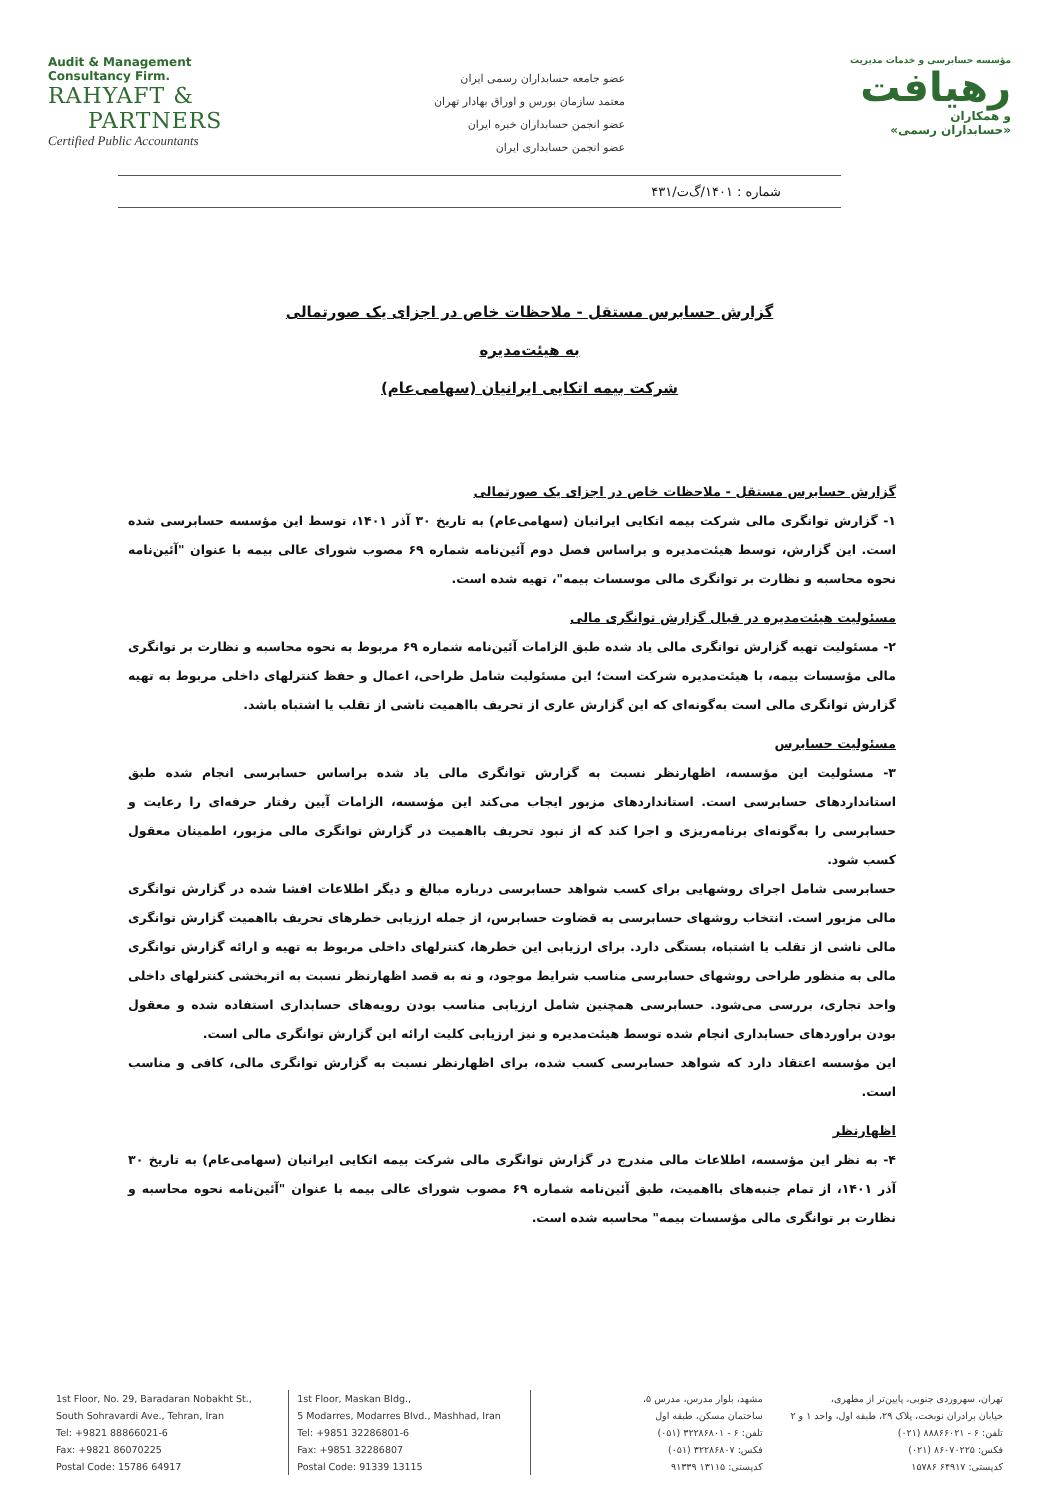Audit & Management
Consultancy Firm.
RAHYAFT &
PARTNERS
Certified Public Accountants
عضو جامعه حسابداران رسمی ایران
معتمد سازمان بورس و اوراق بهادار تهران
عضو انجمن حسابداران خبره ایران
عضو انجمن حسابداری ایران
مؤسسه حسابرسی و خدمات مدیریت
رهیافت
و همکاران
«حسابداران رسمی»
شماره : ۱۴۰۱/گ‌ت/۴۳۱
گزارش حسابرس مستقل - ملاحظات خاص در اجزای یک صورتمالی
به هیئت‌مدیره
شرکت بیمه اتکایی ایرانیان (سهامی‌عام)
گزارش حسابرس مستقل - ملاحظات خاص در اجزای یک صورتمالی
۱- گزارش توانگری مالی شرکت بیمه اتکایی ایرانیان (سهامی‌عام) به تاریخ ۳۰ آذر ۱۴۰۱، توسط این مؤسسه حسابرسی شده است. این گزارش، توسط هیئت‌مدیره و براساس فصل دوم آئین‌نامه شماره ۶۹ مصوب شورای عالی بیمه با عنوان "آئین‌نامه نحوه محاسبه و نظارت بر توانگری مالی موسسات بیمه"، تهیه شده است.
مسئولیت هیئت‌مدیره در قبال گزارش توانگری مالی
۲- مسئولیت تهیه گزارش توانگری مالی یاد شده طبق الزامات آئین‌نامه شماره ۶۹ مربوط به نحوه محاسبه و نظارت بر توانگری مالی مؤسسات بیمه، با هیئت‌مدیره شرکت است؛ این مسئولیت شامل طراحی، اعمال و حفظ کنترلهای داخلی مربوط به تهیه گزارش توانگری مالی است به‌گونه‌ای که این گزارش عاری از تحریف بااهمیت ناشی از تقلب یا اشتباه باشد.
مسئولیت حسابرس
۳- مسئولیت این مؤسسه، اظهارنظر نسبت به گزارش توانگری مالی یاد شده براساس حسابرسی انجام شده طبق استانداردهای حسابرسی است. استانداردهای مزبور ایجاب می‌کند این مؤسسه، الزامات آیین رفتار حرفه‌ای را رعایت و حسابرسی را به‌گونه‌ای برنامه‌ریزی و اجرا کند که از نبود تحریف بااهمیت در گزارش توانگری مالی مزبور، اطمینان معقول کسب شود.
حسابرسی شامل اجرای روشهایی برای کسب شواهد حسابرسی درباره مبالغ و دیگر اطلاعات افشا شده در گزارش توانگری مالی مزبور است. انتخاب روشهای حسابرسی به قضاوت حسابرس، از جمله ارزیابی خطرهای تحریف بااهمیت گزارش توانگری مالی ناشی از تقلب یا اشتباه، بستگی دارد. برای ارزیابی این خطرها، کنترلهای داخلی مربوط به تهیه و ارائه گزارش توانگری مالی به منظور طراحی روشهای حسابرسی مناسب شرایط موجود، و نه به قصد اظهارنظر نسبت به اثربخشی کنترلهای داخلی واحد تجاری، بررسی می‌شود. حسابرسی همچنین شامل ارزیابی مناسب بودن رویه‌های حسابداری استفاده شده و معقول بودن براوردهای حسابداری انجام شده توسط هیئت‌مدیره و نیز ارزیابی کلیت ارائه این گزارش توانگری مالی است.
این مؤسسه اعتقاد دارد که شواهد حسابرسی کسب شده، برای اظهارنظر نسبت به گزارش توانگری مالی، کافی و مناسب است.
اظهارنظر
۴- به نظر این مؤسسه، اطلاعات مالی مندرج در گزارش توانگری مالی شرکت بیمه اتکایی ایرانیان (سهامی‌عام) به تاریخ ۳۰ آذر ۱۴۰۱، از تمام جنبه‌های بااهمیت، طبق آئین‌نامه شماره ۶۹ مصوب شورای عالی بیمه با عنوان "آئین‌نامه نحوه محاسبه و نظارت بر توانگری مالی مؤسسات بیمه" محاسبه شده است.
1st Floor, No. 29, Baradaran Nobakht St.,
South Sohravardi Ave., Tehran, Iran
Tel: +9821 88866021-6
Fax: +9821 86070225
Postal Code: 15786 64917
1st Floor, Maskan Bldg.,
5 Modarres, Modarres Blvd., Mashhad, Iran
Tel: +9851 32286801-6
Fax: +9851 32286807
Postal Code: 91339 13115
مشهد، بلوار مدرس، مدرس ۵،
ساختمان مسکن، طبقه اول
تلفن: ۶ - ۳۲۲۸۶۸۰۱ (۰۵۱)
فکس: ۳۲۲۸۶۸۰۷ (۰۵۱)
کدپستی: ۱۳۱۱۵ ۹۱۳۳۹
تهران، سهروردی جنوبی، پایین‌تر از مطهری،
خیابان برادران نوبخت، پلاک ۲۹، طبقه اول، واحد ۱ و ۲
تلفن: ۶ - ۸۸۸۶۶۰۲۱ (۰۲۱)
فکس: ۸۶۰۷۰۲۲۵ (۰۲۱)
کدپستی: ۶۴۹۱۷ ۱۵۷۸۶